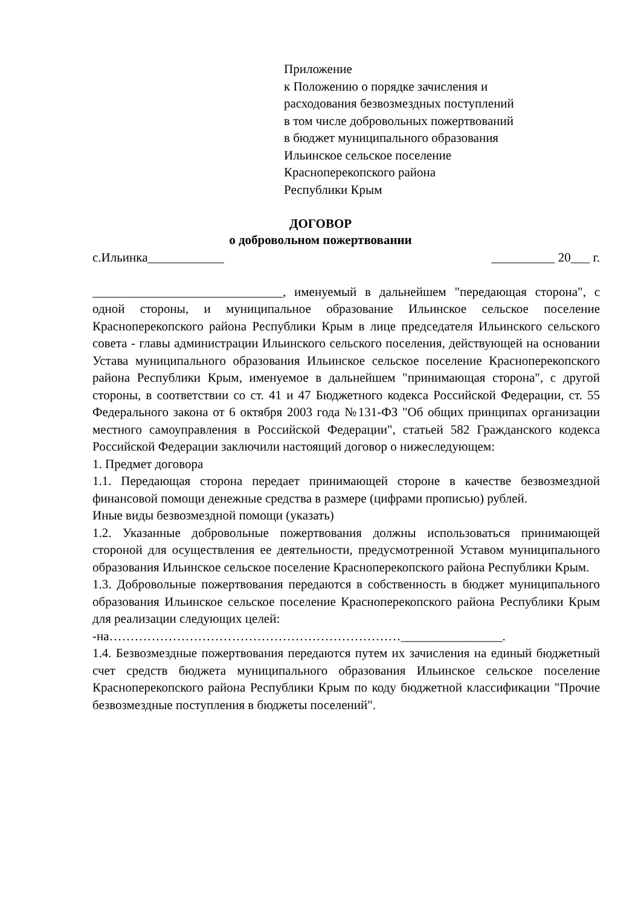Приложение
к Положению о порядке зачисления и
расходования безвозмездных поступлений
в том числе добровольных пожертвований
в бюджет муниципального образования
Ильинское сельское поселение
Красноперекопского района
Республики Крым
ДОГОВОР
о добровольном пожертвовании
с.Ильинка____________ __________ 20___ г.
______________________________, именуемый в дальнейшем "передающая сторона", с одной стороны, и муниципальное образование Ильинское сельское поселение Красноперекопского района Республики Крым в лице председателя Ильинского сельского совета - главы администрации Ильинского сельского поселения, действующей на основании Устава муниципального образования Ильинское сельское поселение Красноперекопского района Республики Крым, именуемое в дальнейшем "принимающая сторона", с другой стороны, в соответствии со ст. 41 и 47 Бюджетного кодекса Российской Федерации, ст. 55 Федерального закона от 6 октября 2003 года №131-ФЗ "Об общих принципах организации местного самоуправления в Российской Федерации", статьей 582 Гражданского кодекса Российской Федерации заключили настоящий договор о нижеследующем:
1. Предмет договора
1.1. Передающая сторона передает принимающей стороне в качестве безвозмездной финансовой помощи денежные средства в размере (цифрами прописью) рублей.
Иные виды безвозмездной помощи (указать)
1.2. Указанные добровольные пожертвования должны использоваться принимающей стороной для осуществления ее деятельности, предусмотренной Уставом муниципального образования Ильинское сельское поселение Красноперекопского района Республики Крым.
1.3. Добровольные пожертвования передаются в собственность в бюджет муниципального образования Ильинское сельское поселение Красноперекопского района Республики Крым для реализации следующих целей:
-на……………………………………………………………________________.
1.4. Безвозмездные пожертвования передаются путем их зачисления на единый бюджетный счет средств бюджета муниципального образования Ильинское сельское поселение Красноперекопского района Республики Крым по коду бюджетной классификации "Прочие безвозмездные поступления в бюджеты поселений".